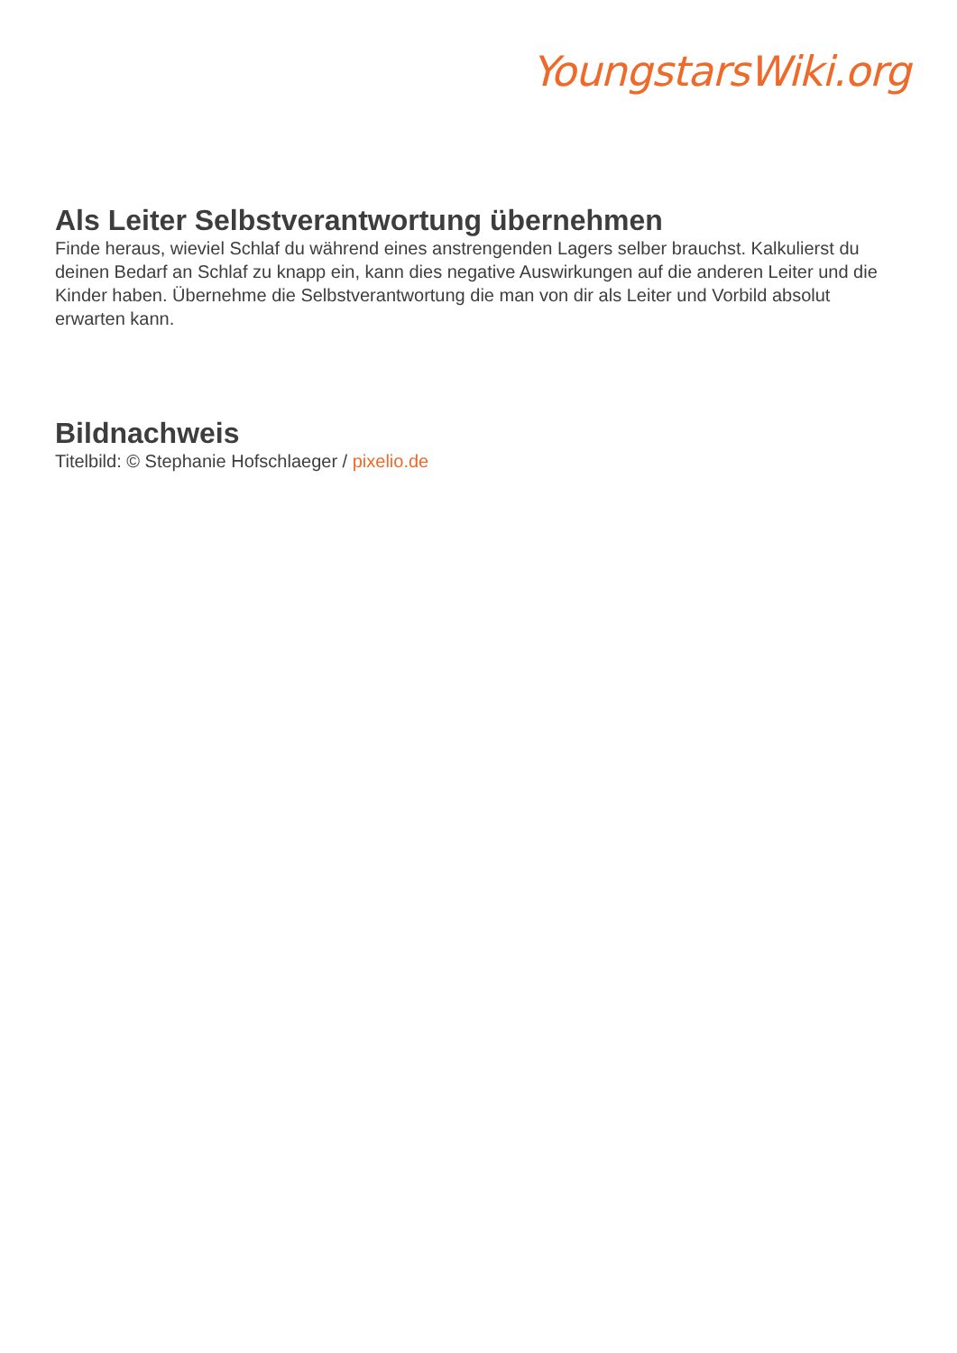YoungstarsWiki.org
Als Leiter Selbstverantwortung übernehmen
Finde heraus, wieviel Schlaf du während eines anstrengenden Lagers selber brauchst. Kalkulierst du deinen Bedarf an Schlaf zu knapp ein, kann dies negative Auswirkungen auf die anderen Leiter und die Kinder haben. Übernehme die Selbstverantwortung die man von dir als Leiter und Vorbild absolut erwarten kann.
Bildnachweis
Titelbild: © Stephanie Hofschlaeger / pixelio.de